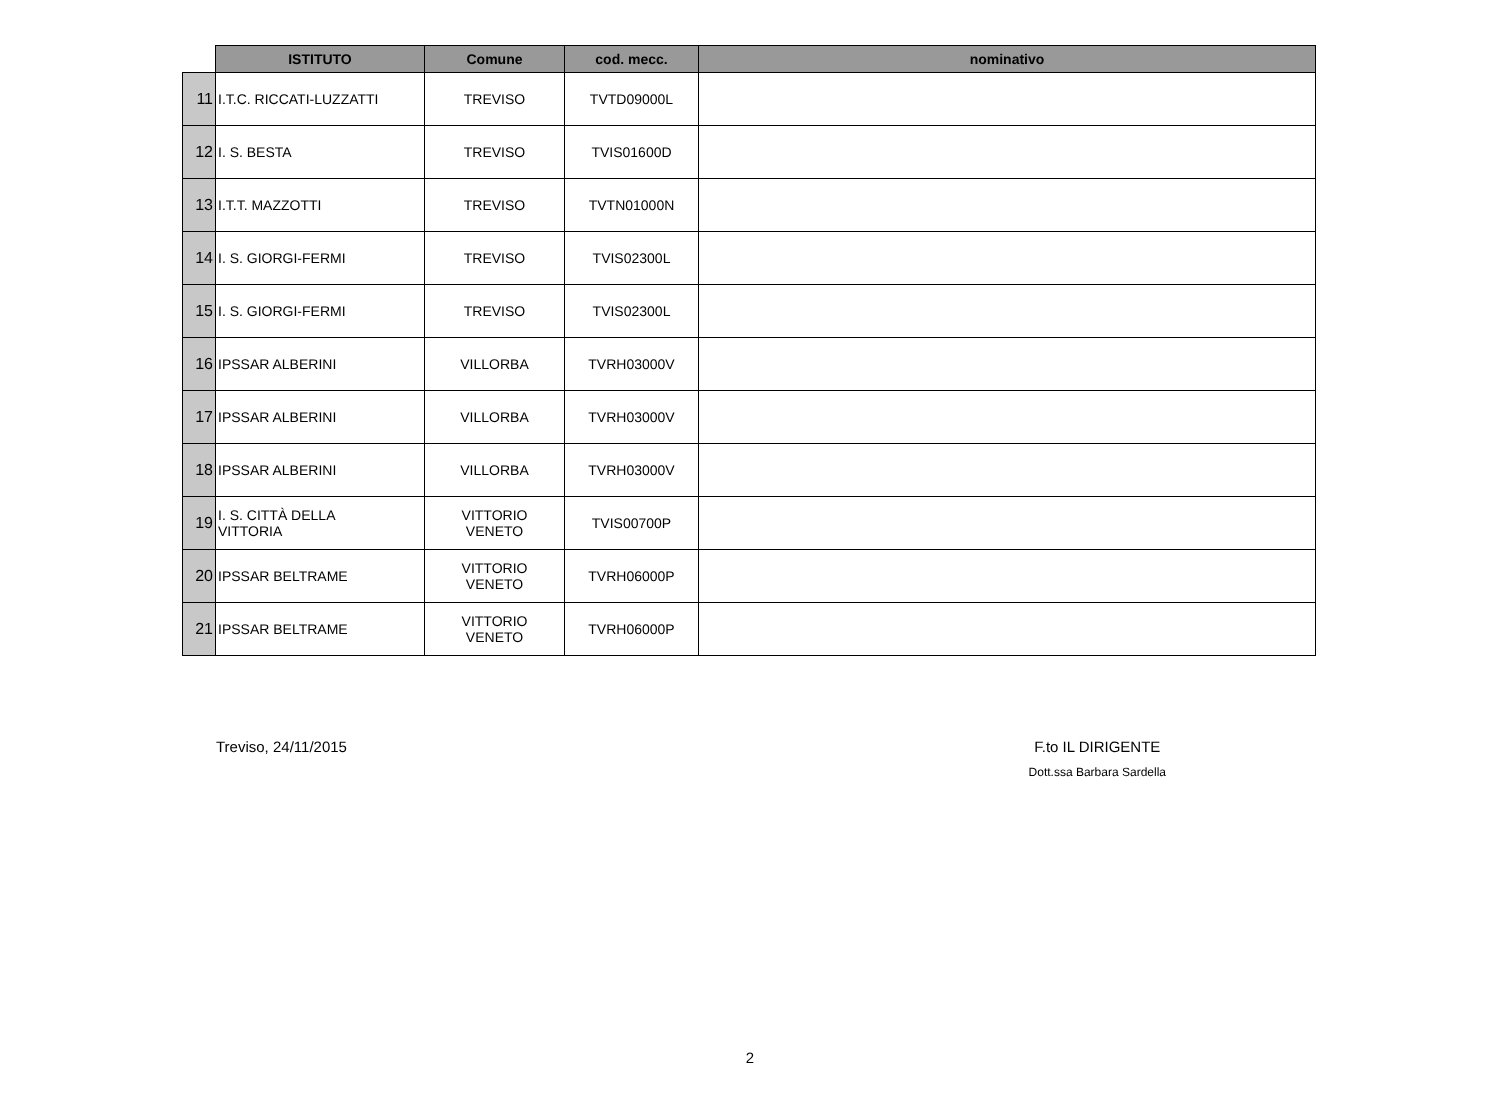| | ISTITUTO | Comune | cod. mecc. | nominativo |
| --- | --- | --- | --- | --- |
| 11 | I.T.C. RICCATI-LUZZATTI | TREVISO | TVTD09000L | |
| 12 | I. S. BESTA | TREVISO | TVIS01600D | |
| 13 | I.T.T. MAZZOTTI | TREVISO | TVTN01000N | |
| 14 | I. S. GIORGI-FERMI | TREVISO | TVIS02300L | |
| 15 | I. S. GIORGI-FERMI | TREVISO | TVIS02300L | |
| 16 | IPSSAR ALBERINI | VILLORBA | TVRH03000V | |
| 17 | IPSSAR ALBERINI | VILLORBA | TVRH03000V | |
| 18 | IPSSAR ALBERINI | VILLORBA | TVRH03000V | |
| 19 | I. S. CITTÀ DELLA VITTORIA | VITTORIO VENETO | TVIS00700P | |
| 20 | IPSSAR BELTRAME | VITTORIO VENETO | TVRH06000P | |
| 21 | IPSSAR BELTRAME | VITTORIO VENETO | TVRH06000P | |
Treviso, 24/11/2015 F.to IL DIRIGENTE
Dott.ssa Barbara Sardella
2